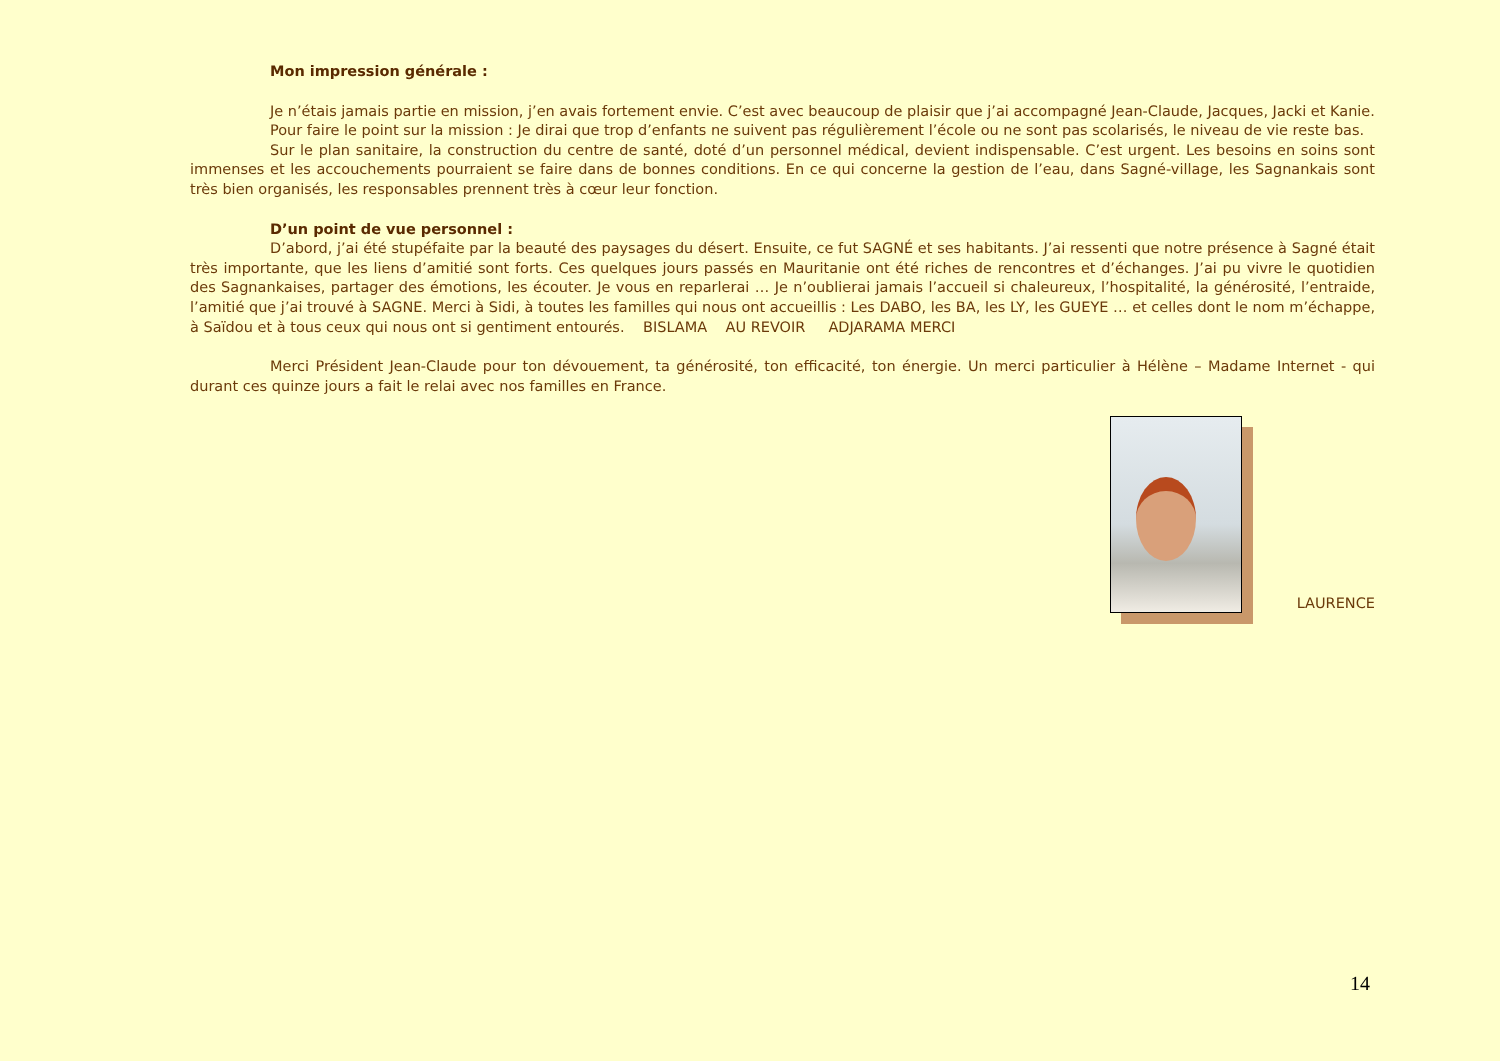Mon impression générale :
Je n’étais jamais partie en mission, j’en avais fortement envie. C’est avec beaucoup de plaisir que j’ai accompagné Jean-Claude, Jacques, Jacki et Kanie.
Pour faire le point sur la mission : Je dirai que trop d’enfants ne suivent pas régulièrement l’école ou ne sont pas scolarisés, le niveau de vie reste bas.
Sur le plan sanitaire, la construction du centre de santé, doté d’un personnel médical, devient indispensable. C’est urgent. Les besoins en soins sont immenses et les accouchements pourraient se faire dans de bonnes conditions. En ce qui concerne la gestion de l’eau, dans Sagné-village, les Sagnankais sont très bien organisés, les responsables prennent très à cœur leur fonction.
D’un point de vue personnel :
D’abord, j’ai été stupéfaite par la beauté des paysages du désert. Ensuite, ce fut SAGNÉ et ses habitants. J’ai ressenti que notre présence à Sagné était très importante, que les liens d’amitié sont forts. Ces quelques jours passés en Mauritanie ont été riches de rencontres et d’échanges. J’ai pu vivre le quotidien des Sagnankaises, partager des émotions, les écouter. Je vous en reparlerai … Je n’oublierai jamais l’accueil si chaleureux, l’hospitalité, la générosité, l’entraide, l’amitié que j’ai trouvé à SAGNE. Merci à Sidi, à toutes les familles qui nous ont accueillis : Les DABO, les BA, les LY, les GUEYE … et celles dont le nom m’échappe, à Saïdou et à tous ceux qui nous ont si gentiment entourés. BISLAMA AU REVOIR ADJARAMA MERCI
Merci Président Jean-Claude pour ton dévouement, ta générosité, ton efficacité, ton énergie. Un merci particulier à Hélène – Madame Internet - qui durant ces quinze jours a fait le relai avec nos familles en France.
LAURENCE
14